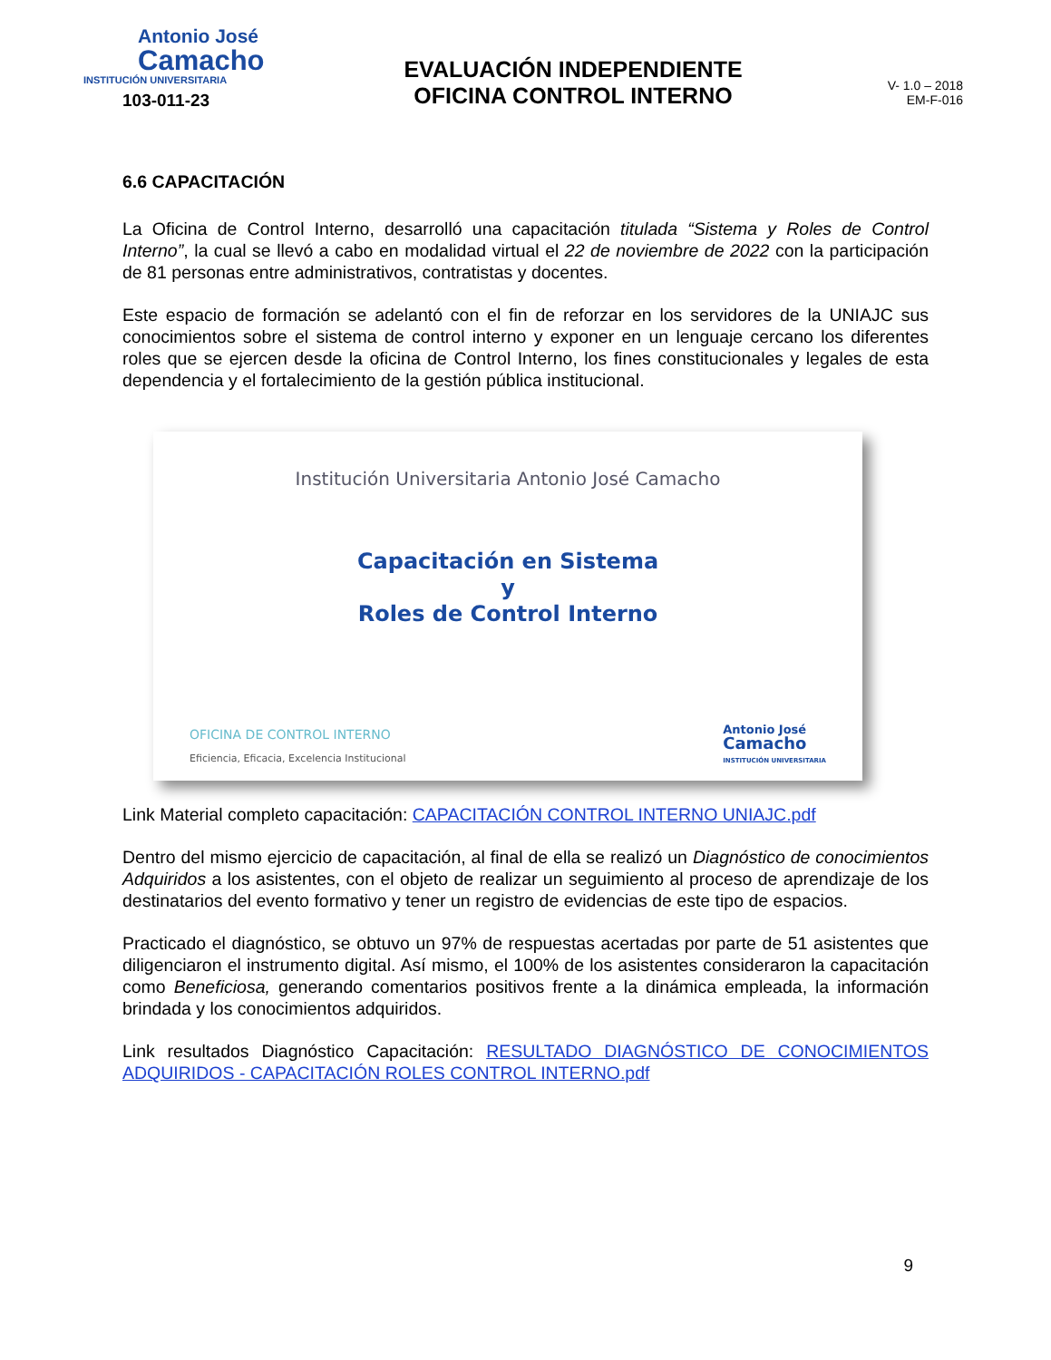Antonio José
Camacho
INSTITUCIÓN UNIVERSITARIA
103-011-23
EVALUACIÓN INDEPENDIENTE
OFICINA CONTROL INTERNO
V- 1.0 – 2018
EM-F-016
6.6 CAPACITACIÓN
La Oficina de Control Interno, desarrolló una capacitación titulada “Sistema y Roles de Control Interno”, la cual se llevó a cabo en modalidad virtual el 22 de noviembre de 2022 con la participación de 81 personas entre administrativos, contratistas y docentes.
Este espacio de formación se adelantó con el fin de reforzar en los servidores de la UNIAJC sus conocimientos sobre el sistema de control interno y exponer en un lenguaje cercano los diferentes roles que se ejercen desde la oficina de Control Interno, los fines constitucionales y legales de esta dependencia y el fortalecimiento de la gestión pública institucional.
Institución Universitaria Antonio José Camacho
Capacitación en Sistema
y
Roles de Control Interno
OFICINA DE CONTROL INTERNO
Eficiencia, Eficacia, Excelencia Institucional
Antonio José
Camacho
INSTITUCIÓN UNIVERSITARIA
Link Material completo capacitación: CAPACITACIÓN CONTROL INTERNO UNIAJC.pdf
Dentro del mismo ejercicio de capacitación, al final de ella se realizó un Diagnóstico de conocimientos Adquiridos a los asistentes, con el objeto de realizar un seguimiento al proceso de aprendizaje de los destinatarios del evento formativo y tener un registro de evidencias de este tipo de espacios.
Practicado el diagnóstico, se obtuvo un 97% de respuestas acertadas por parte de 51 asistentes que diligenciaron el instrumento digital. Así mismo, el 100% de los asistentes consideraron la capacitación como Beneficiosa, generando comentarios positivos frente a la dinámica empleada, la información brindada y los conocimientos adquiridos.
Link resultados Diagnóstico Capacitación: RESULTADO DIAGNÓSTICO DE CONOCIMIENTOS ADQUIRIDOS - CAPACITACIÓN ROLES CONTROL INTERNO.pdf
9